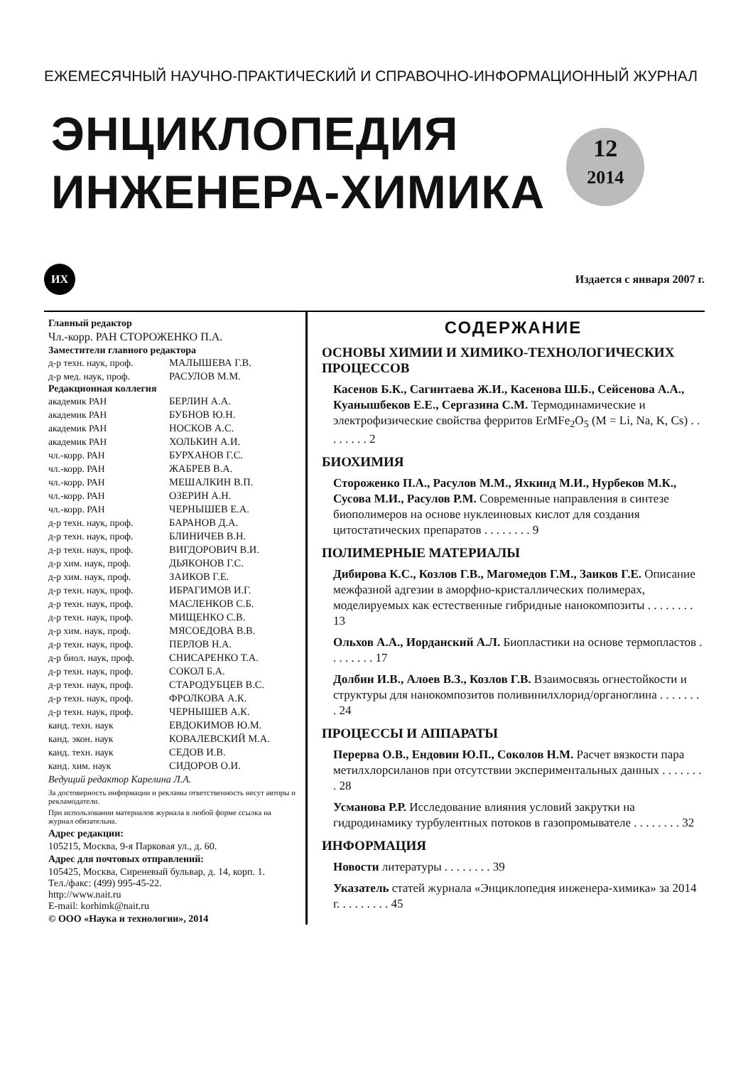ЕЖЕМЕСЯЧНЫЙ НАУЧНО-ПРАКТИЧЕСКИЙ И СПРАВОЧНО-ИНФОРМАЦИОННЫЙ ЖУРНАЛ
ЭНЦИКЛОПЕДИЯ
ИНЖЕНЕРА-ХИМИКА
12
2014
ИХ
Издается с января 2007 г.
Главный редактор
Чл.-корр. РАН СТОРОЖЕНКО П.А.
Заместители главного редактора
д-р техн. наук, проф.
МАЛЫШЕВА Г.В.
д-р мед. наук, проф.
РАСУЛОВ М.М.
Редакционная коллегия
академик РАН
БЕРЛИН А.А.
академик РАН
БУБНОВ Ю.Н.
академик РАН
НОСКОВ А.С.
академик РАН
ХОЛЬКИН А.И.
чл.-корр. РАН
БУРХАНОВ Г.С.
чл.-корр. РАН
ЖАБРЕВ В.А.
чл.-корр. РАН
МЕШАЛКИН В.П.
чл.-корр. РАН
ОЗЕРИН А.Н.
чл.-корр. РАН
ЧЕРНЫШЕВ Е.А.
д-р техн. наук, проф.
БАРАНОВ Д.А.
д-р техн. наук, проф.
БЛИНИЧЕВ В.Н.
д-р техн. наук, проф.
ВИГДОРОВИЧ В.И.
д-р хим. наук, проф.
ДЬЯКОНОВ Г.С.
д-р хим. наук, проф.
ЗАИКОВ Г.Е.
д-р техн. наук, проф.
ИБРАГИМОВ И.Г.
д-р техн. наук, проф.
МАСЛЕНКОВ С.Б.
д-р техн. наук, проф.
МИЩЕНКО С.В.
д-р хим. наук, проф.
МЯСОЕДОВА В.В.
д-р техн. наук, проф.
ПЕРЛОВ Н.А.
д-р биол. наук, проф.
СНИСАРЕНКО Т.А.
д-р техн. наук, проф.
СОКОЛ Б.А.
д-р техн. наук, проф.
СТАРОДУБЦЕВ В.С.
д-р техн. наук, проф.
ФРОЛКОВА А.К.
д-р техн. наук, проф.
ЧЕРНЫШЕВ А.К.
канд. техн. наук
ЕВДОКИМОВ Ю.М.
канд. экон. наук
КОВАЛЕВСКИЙ М.А.
канд. техн. наук
СЕДОВ И.В.
канд. хим. наук
СИДОРОВ О.И.
Ведущий редактор Карелина Л.А.
За достоверность информации и рекламы ответственность несут авторы и рекламодатели.
При использовании материалов журнала в любой форме ссылка на журнал обязательна.
Адрес редакции:
105215, Москва, 9-я Парковая ул., д. 60.
Адрес для почтовых отправлений:
105425, Москва, Сиреневый бульвар, д. 14, корп. 1.
Тел./факс: (499) 995-45-22.
http://www.nait.ru
E-mail: korhimk@nait.ru
© ООО «Наука и технологии», 2014
СОДЕРЖАНИЕ
ОСНОВЫ ХИМИИ И ХИМИКО-ТЕХНОЛОГИЧЕСКИХ ПРОЦЕССОВ
Касенов Б.К., Сагинтаева Ж.И., Касенова Ш.Б., Сейсенова А.А., Куанышбеков Е.Е., Сергазина С.М. Термодинамические и электрофизические свойства ферритов ErMFe<sub>2</sub>O<sub>5</sub> (M = Li, Na, K, Cs) . . . . . . . . 2
БИОХИМИЯ
Стороженко П.А., Расулов М.М., Яхкинд М.И., Нурбеков М.К., Сусова М.И., Расулов Р.М. Современные направления в синтезе биополимеров на основе нуклеиновых кислот для создания цитостатических препаратов . . . . . . . . 9
ПОЛИМЕРНЫЕ МАТЕРИАЛЫ
Дибирова К.С., Козлов Г.В., Магомедов Г.М., Заиков Г.Е. Описание межфазной адгезии в аморфно-кристаллических полимерах, моделируемых как естественные гибридные нанокомпозиты . . . . . . . . 13
Ольхов А.А., Иорданский А.Л. Биопластики на основе термопластов . . . . . . . . 17
Долбин И.В., Алоев В.З., Козлов Г.В. Взаимосвязь огнестойкости и структуры для нанокомпозитов поливинилхлорид/органоглина . . . . . . . . 24
ПРОЦЕССЫ И АППАРАТЫ
Перерва О.В., Ендовин Ю.П., Соколов Н.М. Расчет вязкости пара метилхлорсиланов при отсутствии экспериментальных данных . . . . . . . . 28
Усманова Р.Р. Исследование влияния условий закрутки на гидродинамику турбулентных потоков в газопромывателе . . . . . . . . 32
ИНФОРМАЦИЯ
Новости литературы . . . . . . . . 39
Указатель статей журнала «Энциклопедия инженера-химика» за 2014 г. . . . . . . . . 45